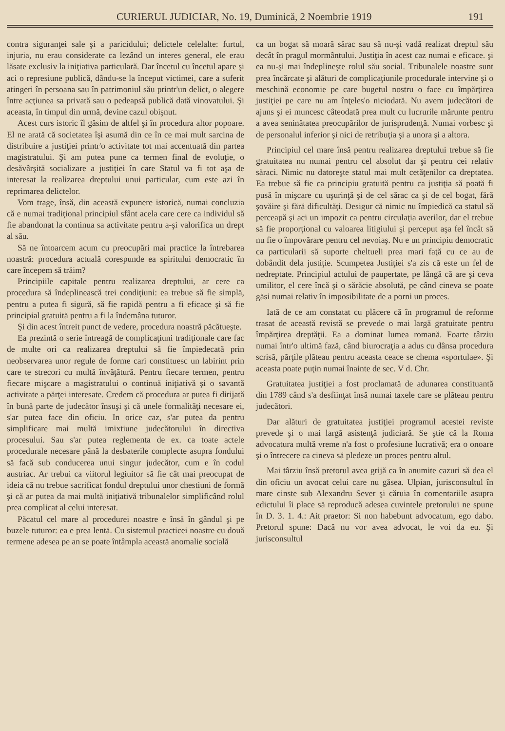CURIERUL JUDICIAR, No. 19, Duminică, 2 Noembrie 1919 191
contra siguranţei sale şi a paricidului; delictele celelalte: furtul, injuria, nu erau considerate ca lezând un interes general, ele erau lăsate exclusiv la iniţiativa particulară. Dar încetul cu încetul apare şi aci o represiune publică, dându-se la început victimei, care a suferit atingeri în persoana sau în patrimoniul său printr'un delict, o alegere între acţiunea sa privată sau o pedeapsă publică dată vinovatului. Şi aceasta, în timpul din urmă, devine cazul obişnut.
Acest curs istoric îl găsim de altfel şi în procedura altor popoare. El ne arată că societatea îşi asumă din ce în ce mai mult sarcina de distribuire a justiţiei printr'o activitate tot mai accentuată din partea magistratului. Şi am putea pune ca termen final de evoluţie, o desăvârşită socializare a justiţiei în care Statul va fi tot aşa de interesat la realizarea dreptului unui particular, cum este azi în reprimarea delictelor.
Vom trage, însă, din această expunere istorică, numai concluzia că e numai tradiţional principiul sfânt acela care cere ca individul să fie abandonat la continua sa activitate pentru a-şi valorifica un drept al său.
Să ne întoarcem acum cu preocupări mai practice la întrebarea noastră: procedura actuală corespunde ea spiritului democratic în care începem să trăim?
Principiile capitale pentru realizarea dreptului, ar cere ca procedura să îndeplinească trei condiţiuni: ea trebue să fie simplă, pentru a putea fi sigură, să fie rapidă pentru a fi eficace şi să fie principial gratuită pentru a fi la îndemâna tuturor.
Şi din acest întreit punct de vedere, procedura noastră păcătueşte.
Ea prezintă o serie întreagă de complicaţiuni tradiţionale care fac de multe ori ca realizarea dreptului să fie împiedecată prin neobservarea unor regule de forme cari constituesc un labirint prin care te strecori cu multă învăţătură. Pentru fiecare termen, pentru fiecare mişcare a magistratului o continuă iniţiativă şi o savantă activitate a părţei interesate. Credem că procedura ar putea fi dirijată în bună parte de judecător însuşi şi că unele formalităţi necesare ei, s'ar putea face din oficiu. In orice caz, s'ar putea da pentru simplificare mai multă imixtiune judecătorului în directiva procesului. Sau s'ar putea reglementa de ex. ca toate actele procedurale necesare până la desbaterile complecte asupra fondului să facă sub conducerea unui singur judecător, cum e în codul austriac. Ar trebui ca viitorul legiuitor să fie cât mai preocupat de ideia că nu trebue sacrificat fondul dreptului unor chestiuni de formă şi că ar putea da mai multă iniţiativă tribunalelor simplificând rolul prea complicat al celui interesat.
Păcatul cel mare al procedurei noastre e însă în gândul şi pe buzele tuturor: ea e prea lentă. Cu sistemul practicei noastre cu două termene adesea pe an se poate întâmpla această anomalie socială
ca un bogat să moară sărac sau să nu-şi vadă realizat dreptul său decât în pragul mormântului. Justiţia în acest caz numai e eficace. şi ea nu-şi mai îndeplineşte rolul său social. Tribunalele noastre sunt prea încărcate şi alături de complicaţiunile procedurale intervine şi o meschină economie pe care bugetul nostru o face cu împărţirea justiţiei pe care nu am înţeles'o niciodată. Nu avem judecători de ajuns şi ei muncesc câteodată prea mult cu lucrurile mărunte pentru a avea seninătatea preocupărilor de jurisprudenţă. Numai vorbesc şi de personalul inferior şi nici de retribuţia şi a unora şi a altora.
Principiul cel mare însă pentru realizarea dreptului trebue să fie gratuitatea nu numai pentru cel absolut dar şi pentru cei relativ săraci. Nimic nu datoreşte statul mai mult cetăţenilor ca dreptatea. Ea trebue să fie ca principiu gratuită pentru ca justiţia să poată fi pusă în mişcare cu uşurinţă şi de cel sărac ca şi de cel bogat, fără şovăire şi fără dificultăţi. Desigur că nimic nu împiedică ca statul să perceapă şi aci un impozit ca pentru circulaţia averilor, dar el trebue să fie proporţional cu valoarea litigiului şi perceput aşa fel încât să nu fie o împovărare pentru cel nevoiaş. Nu e un principiu democratic ca particularii să suporte cheltueli prea mari faţă cu ce au de dobândit dela justiţie. Scumpetea Justiţiei s'a zis că este un fel de nedreptate. Principiul actului de paupertate, pe lângă că are şi ceva umilitor, el cere încă şi o sărăcie absolută, pe când cineva se poate găsi numai relativ în imposibilitate de a porni un proces.
Iată de ce am constatat cu plăcere că în programul de reforme trasat de această revistă se prevede o mai largă gratuitate pentru împărţirea dreptăţii. Ea a dominat lumea romană. Foarte târziu numai într'o ultimă fază, când biurocraţia a adus cu dânsa procedura scrisă, părţile plăteau pentru aceasta ceace se chema «sportulae». Şi aceasta poate puţin numai înainte de sec. V d. Chr.
Gratuitatea justiţiei a fost proclamată de adunarea constituantă din 1789 când s'a desfiinţat însă numai taxele care se plăteau pentru judecători.
Dar alături de gratuitatea justiţiei programul acestei reviste prevede şi o mai largă asistenţă judiciară. Se ştie că la Roma advocatura multă vreme n'a fost o profesiune lucrativă; era o onoare şi o întrecere ca cineva să pledeze un proces pentru altul.
Mai târziu însă pretorul avea grijă ca în anumite cazuri să dea el din oficiu un avocat celui care nu găsea. Ulpian, jurisconsultul în mare cinste sub Alexandru Sever şi căruia în comentariile asupra edictului îi place să reproducă adesea cuvintele pretorului ne spune în D. 3. 1. 4.: Ait praetor: Si non habebunt advocatum, ego dabo. Pretorul spune: Dacă nu vor avea advocat, le voi da eu. Şi jurisconsultul